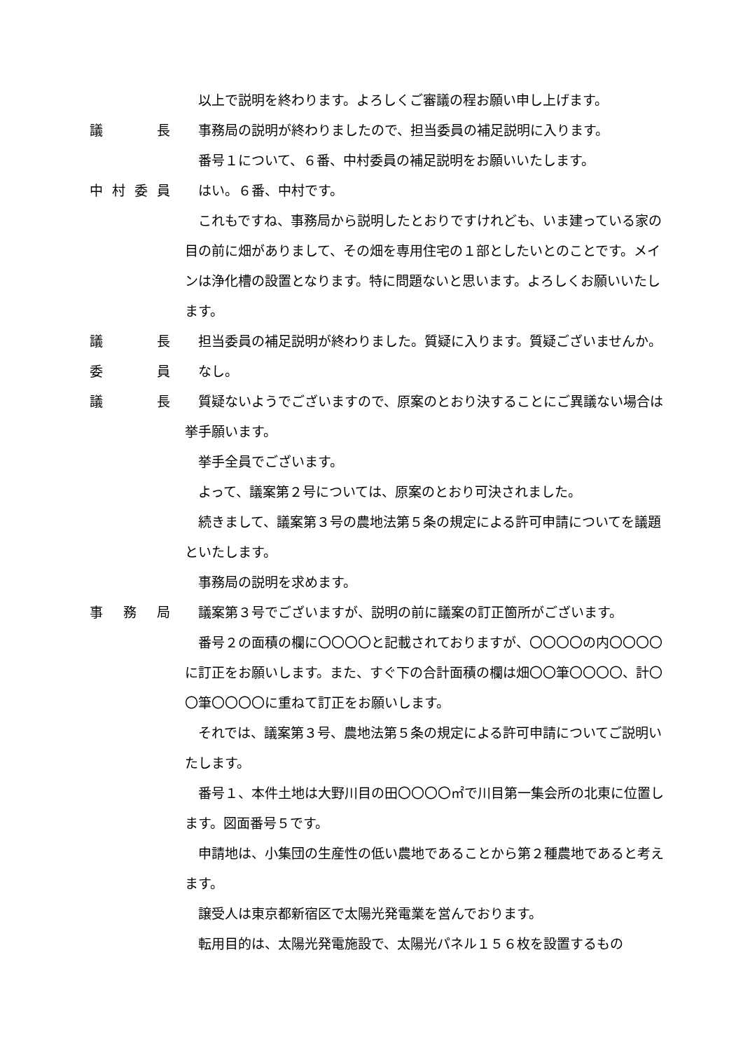以上で説明を終わります。よろしくご審議の程お願い申し上げます。
議　長 事務局の説明が終わりましたので、担当委員の補足説明に入ります。
番号１について、６番、中村委員の補足説明をお願いいたします。
中村委員 はい。６番、中村です。
これもですね、事務局から説明したとおりですけれども、いま建っている家の目の前に畑がありまして、その畑を専用住宅の１部としたいとのことです。メインは浄化槽の設置となります。特に問題ないと思います。よろしくお願いいたします。
議　長 担当委員の補足説明が終わりました。質疑に入ります。質疑ございませんか。
委　員 なし。
議　長 質疑ないようでございますので、原案のとおり決することにご異議ない場合は挙手願います。
挙手全員でございます。
よって、議案第２号については、原案のとおり可決されました。
続きまして、議案第３号の農地法第５条の規定による許可申請についてを議題といたします。
事務局の説明を求めます。
事務局 議案第３号でございますが、説明の前に議案の訂正箇所がございます。
番号２の面積の欄に〇〇〇〇と記載されておりますが、〇〇〇〇の内〇〇〇〇に訂正をお願いします。また、すぐ下の合計面積の欄は畑〇〇筆〇〇〇〇、計〇〇筆〇〇〇〇に重ねて訂正をお願いします。
それでは、議案第３号、農地法第５条の規定による許可申請についてご説明いたします。
番号１、本件土地は大野川目の田〇〇〇〇㎡で川目第一集会所の北東に位置します。図面番号５です。
申請地は、小集団の生産性の低い農地であることから第２種農地であると考えます。
譲受人は東京都新宿区で太陽光発電業を営んでおります。
転用目的は、太陽光発電施設で、太陽光パネル１５６枚を設置するもの